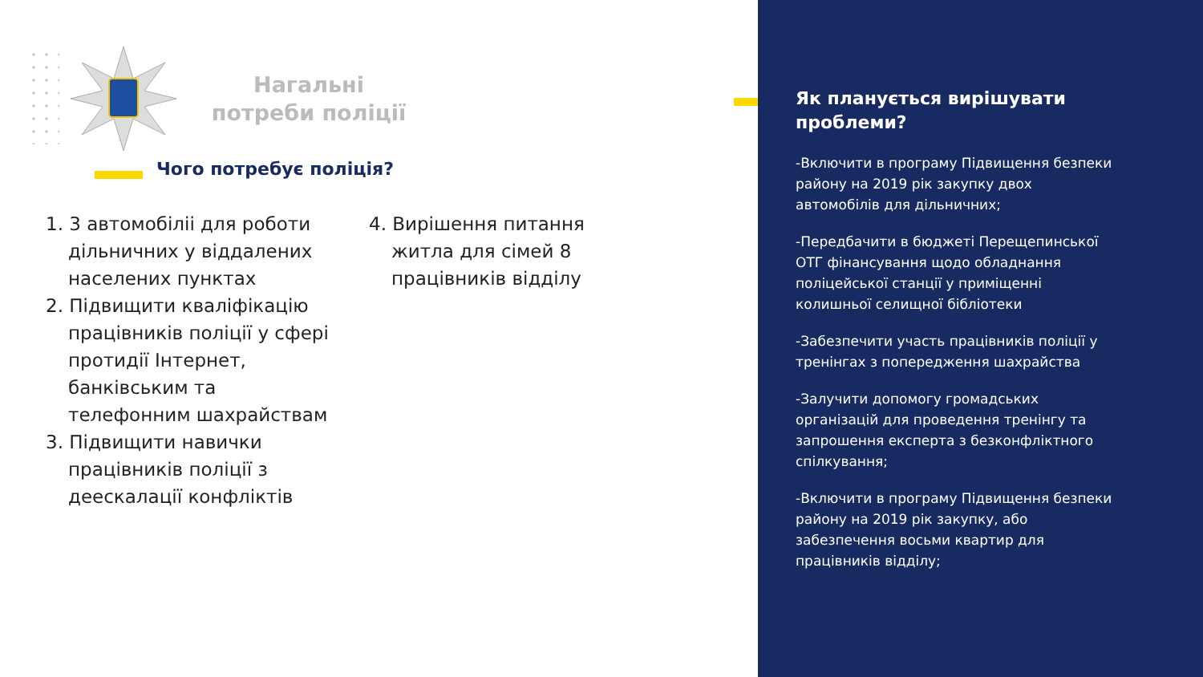Нагальні потреби поліції
Чого потребує поліція?
1. 3 автомобіліі для роботи дільничних у віддалених населених пунктах
2. Підвищити кваліфікацію працівників поліції у сфері протидії Інтернет, банківським та телефонним шахрайствам
3. Підвищити навички працівників поліції з деескалації конфліктів
4. Вирішення питання житла для сімей 8 працівників відділу
Як планується вирішувати проблеми?
-Включити в програму Підвищення безпеки району на 2019 рік закупку двох автомобілів для дільничних;
-Передбачити в бюджеті Перещепинської ОТГ фінансування щодо обладнання поліцейської станції у приміщенні колишньої селищної бібліотеки
-Забезпечити участь працівників поліції у тренінгах з попередження шахрайства
-Залучити допомогу громадських організацій для проведення тренінгу та запрошення експерта з безконфліктного спілкування;
-Включити в програму Підвищення безпеки району на 2019 рік закупку, або забезпечення восьми квартир для працівників відділу;